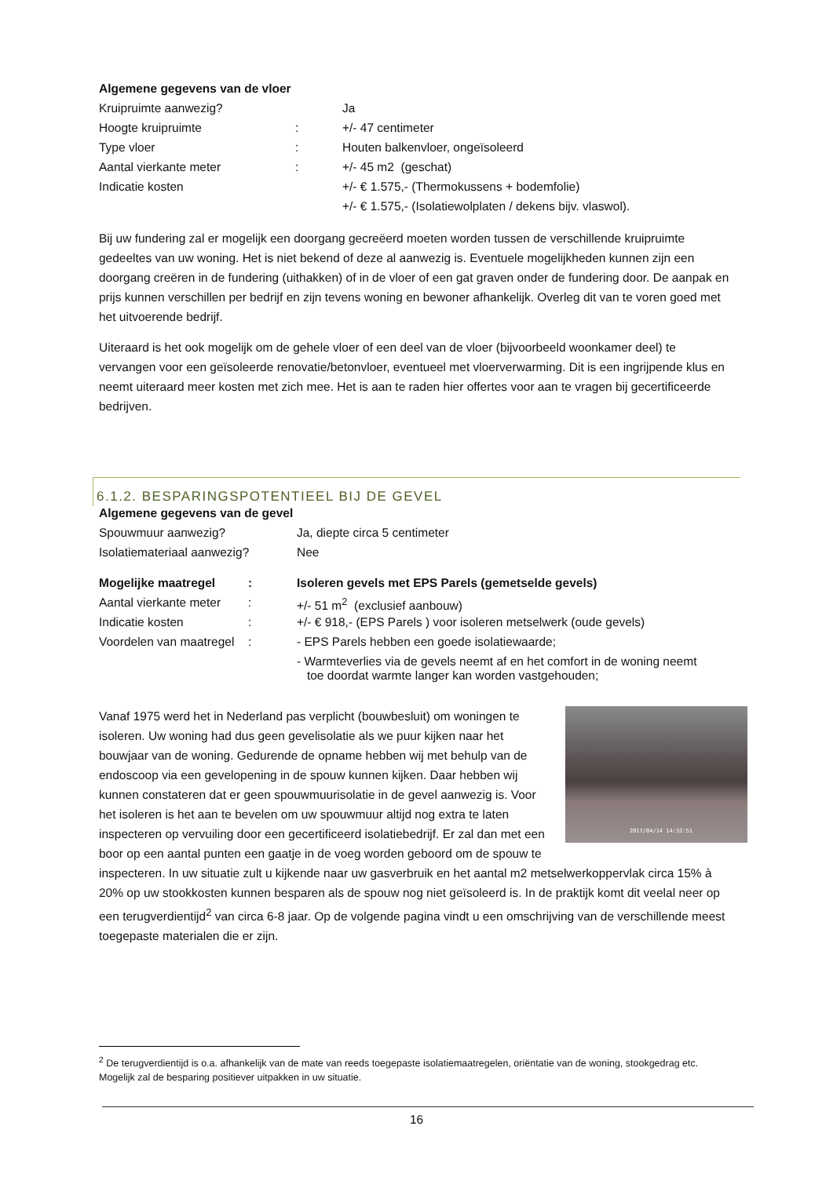| Algemene gegevens van de vloer | | |
| Kruipruimte aanwezig? | | Ja |
| Hoogte kruipruimte | : | +/- 47 centimeter |
| Type vloer | : | Houten balkenvloer, ongeïsoleerd |
| Aantal vierkante meter | : | +/- 45 m2 (geschat) |
| Indicatie kosten | | +/- € 1.575,- (Thermokussens + bodemfolie) |
| | | +/- € 1.575,- (Isolatiewolplaten / dekens bijv. vlaswol). |
Bij uw fundering zal er mogelijk een doorgang gecreëerd moeten worden tussen de verschillende kruipruimte gedeeltes van uw woning. Het is niet bekend of deze al aanwezig is. Eventuele mogelijkheden kunnen zijn een doorgang creëren in de fundering (uithakken) of in de vloer of een gat graven onder de fundering door. De aanpak en prijs kunnen verschillen per bedrijf en zijn tevens woning en bewoner afhankelijk. Overleg dit van te voren goed met het uitvoerende bedrijf.
Uiteraard is het ook mogelijk om de gehele vloer of een deel van de vloer (bijvoorbeeld woonkamer deel) te vervangen voor een geïsoleerde renovatie/betonvloer, eventueel met vloerverwarming. Dit is een ingrijpende klus en neemt uiteraard meer kosten met zich mee. Het is aan te raden hier offertes voor aan te vragen bij gecertificeerde bedrijven.
6.1.2. BESPARINGSPOTENTIEEL BIJ DE GEVEL
| Algemene gegevens van de gevel | |
| Spouwmuur aanwezig? | Ja, diepte circa 5 centimeter |
| Isolatiemateriaal aanwezig? | Nee |
| Mogelijke maatregel | : | Isoleren gevels met EPS Parels (gemetselde gevels) |
| Aantal vierkante meter | : | +/- 51 m<sup>2</sup> (exclusief aanbouw) |
| Indicatie kosten | : | +/- € 918,- (EPS Parels ) voor isoleren metselwerk (oude gevels) |
| Voordelen van maatregel | : | - EPS Parels hebben een goede isolatiewaarde; |
| | | - Warmteverlies via de gevels neemt af en het comfort in de woning neemt toe doordat warmte langer kan worden vastgehouden; |
2017/04/14 14:32:51 Vanaf 1975 werd het in Nederland pas verplicht (bouwbesluit) om woningen te isoleren. Uw woning had dus geen gevelisolatie als we puur kijken naar het bouwjaar van de woning. Gedurende de opname hebben wij met behulp van de endoscoop via een gevelopening in de spouw kunnen kijken. Daar hebben wij kunnen constateren dat er geen spouwmuurisolatie in de gevel aanwezig is. Voor het isoleren is het aan te bevelen om uw spouwmuur altijd nog extra te laten inspecteren op vervuiling door een gecertificeerd isolatiebedrijf. Er zal dan met een boor op een aantal punten een gaatje in de voeg worden geboord om de spouw te inspecteren. In uw situatie zult u kijkende naar uw gasverbruik en het aantal m2 metselwerkoppervlak circa 15% à 20% op uw stookkosten kunnen besparen als de spouw nog niet geïsoleerd is. In de praktijk komt dit veelal neer op een terugverdientijd<sup>2</sup> van circa 6-8 jaar. Op de volgende pagina vindt u een omschrijving van de verschillende meest toegepaste materialen die er zijn.
<sup>2</sup> De terugverdientijd is o.a. afhankelijk van de mate van reeds toegepaste isolatiemaatregelen, oriëntatie van de woning, stookgedrag etc. Mogelijk zal de besparing positiever uitpakken in uw situatie.
16